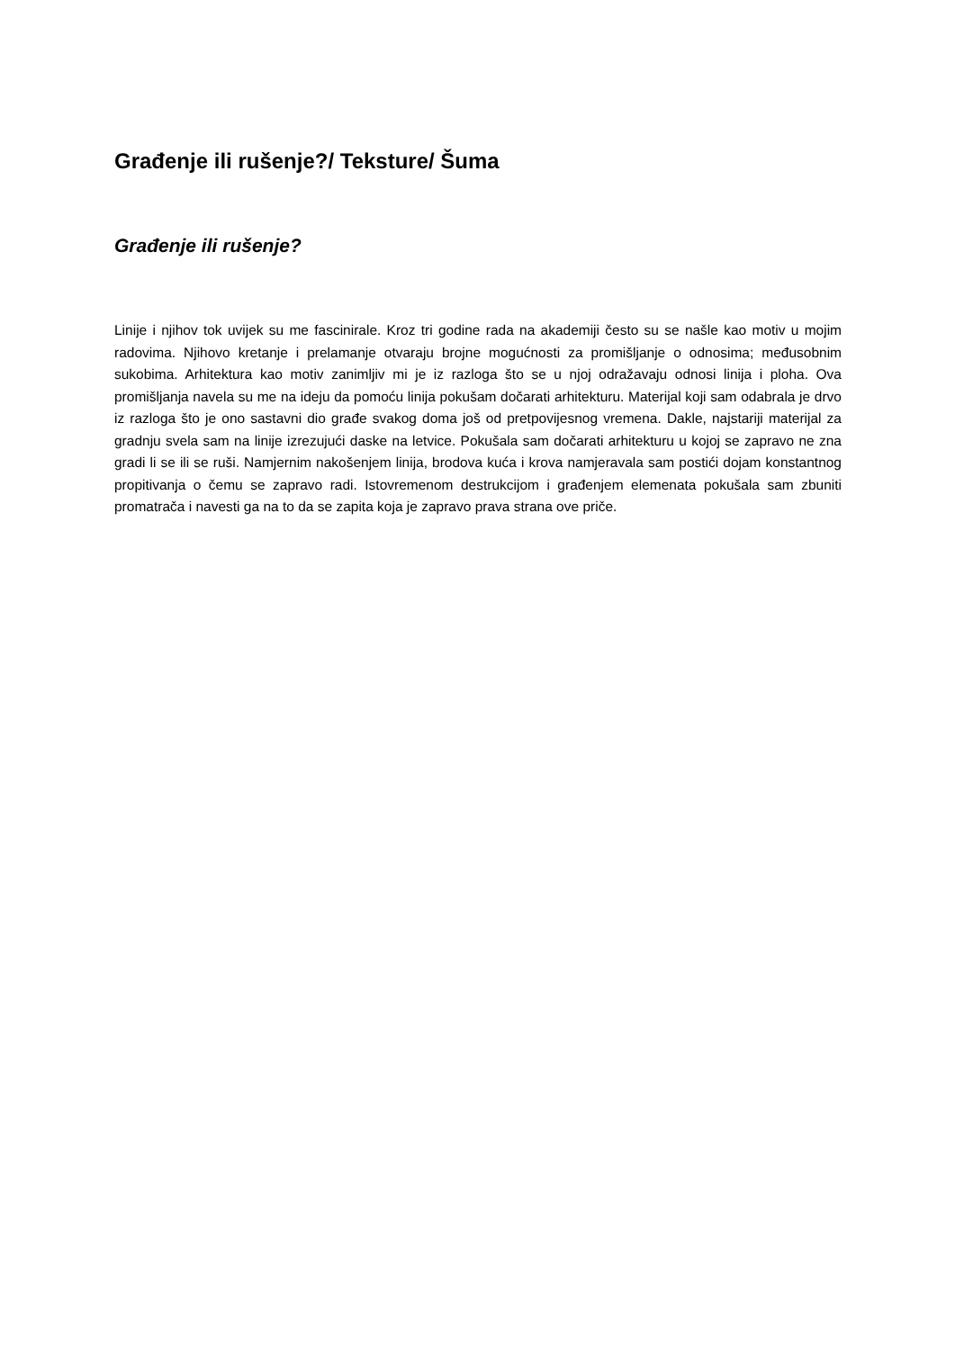Građenje ili rušenje?/ Teksture/ Šuma
Građenje ili rušenje?
Linije i njihov tok uvijek su me fascinirale. Kroz tri godine rada na akademiji često su se našle kao motiv u mojim radovima. Njihovo kretanje i prelamanje otvaraju brojne mogućnosti za promišljanje o odnosima; međusobnim sukobima. Arhitektura kao motiv zanimljiv mi je iz razloga što se u njoj odražavaju odnosi linija i ploha. Ova promišljanja navela su me na ideju da pomoću linija pokušam dočarati arhitekturu. Materijal koji sam odabrala je drvo iz razloga što je ono sastavni dio građe svakog doma još od pretpovijesnog vremena. Dakle, najstariji materijal za gradnju svela sam na linije izrezujući daske na letvice. Pokušala sam dočarati arhitekturu u kojoj se zapravo ne zna gradi li se ili se ruši. Namjernim nakošenjem linija, brodova kuća i krova namjeravala sam postići dojam konstantnog propitivanja o čemu se zapravo radi. Istovremenom destrukcijom i građenjem elemenata pokušala sam zbuniti promatrača i navesti ga na to da se zapita koja je zapravo prava strana ove priče.